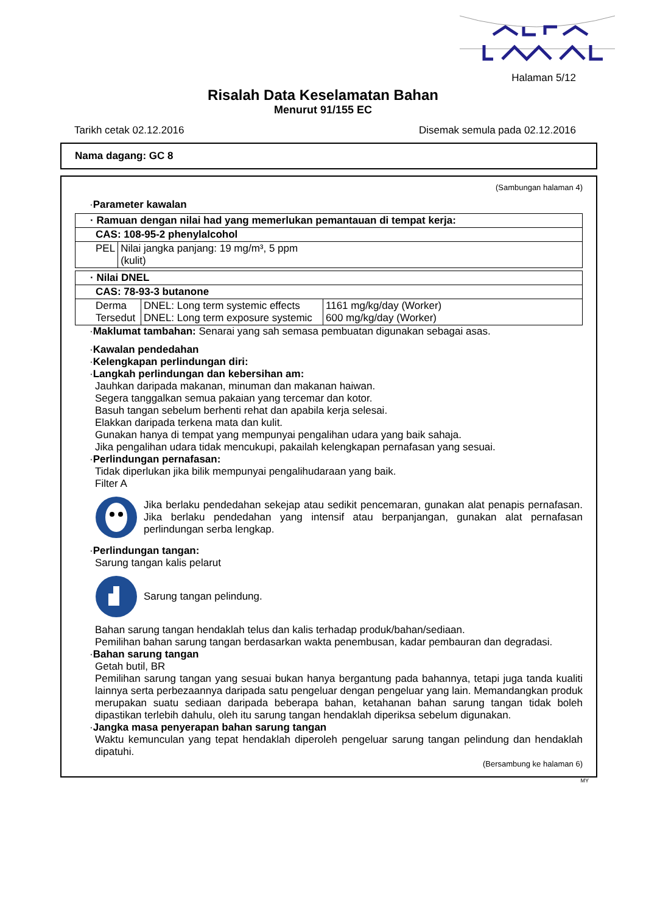Halaman 5/12
Risalah Data Keselamatan Bahan
Menurut 91/155 EC
Tarikh cetak 02.12.2016 Disemak semula pada 02.12.2016
Nama dagang: GC 8
(Sambungan halaman 4)
·Parameter kawalan
| · Ramuan dengan nilai had yang memerlukan pemantauan di tempat kerja: | |
| CAS: 108-95-2 phenylalcohol | |
| PEL | Nilai jangka panjang: 19 mg/m³, 5 ppm (kulit) |
| · Nilai DNEL | | |
| CAS: 78-93-3 butanone | | |
| Derma Tersedut | DNEL: Long term systemic effects DNEL: Long term exposure systemic | 1161 mg/kg/day (Worker) 600 mg/kg/day (Worker) |
·Maklumat tambahan: Senarai yang sah semasa pembuatan digunakan sebagai asas.
·Kawalan pendedahan
·Kelengkapan perlindungan diri:
·Langkah perlindungan dan kebersihan am:
Jauhkan daripada makanan, minuman dan makanan haiwan.
Segera tanggalkan semua pakaian yang tercemar dan kotor.
Basuh tangan sebelum berhenti rehat dan apabila kerja selesai.
Elakkan daripada terkena mata dan kulit.
Gunakan hanya di tempat yang mempunyai pengalihan udara yang baik sahaja.
Jika pengalihan udara tidak mencukupi, pakailah kelengkapan pernafasan yang sesuai.
·Perlindungan pernafasan:
Tidak diperlukan jika bilik mempunyai pengalihudaraan yang baik.
Filter A
Jika berlaku pendedahan sekejap atau sedikit pencemaran, gunakan alat penapis pernafasan. Jika berlaku pendedahan yang intensif atau berpanjangan, gunakan alat pernafasan perlindungan serba lengkap.
·Perlindungan tangan:
Sarung tangan kalis pelarut
Sarung tangan pelindung.
Bahan sarung tangan hendaklah telus dan kalis terhadap produk/bahan/sediaan.
Pemilihan bahan sarung tangan berdasarkan wakta penembusan, kadar pembauran dan degradasi.
·Bahan sarung tangan
Getah butil, BR
Pemilihan sarung tangan yang sesuai bukan hanya bergantung pada bahannya, tetapi juga tanda kualiti lainnya serta perbezaannya daripada satu pengeluar dengan pengeluar yang lain. Memandangkan produk merupakan suatu sediaan daripada beberapa bahan, ketahanan bahan sarung tangan tidak boleh dipastikan terlebih dahulu, oleh itu sarung tangan hendaklah diperiksa sebelum digunakan.
·Jangka masa penyerapan bahan sarung tangan
Waktu kemunculan yang tepat hendaklah diperoleh pengeluar sarung tangan pelindung dan hendaklah dipatuhi.
(Bersambung ke halaman 6)
MY